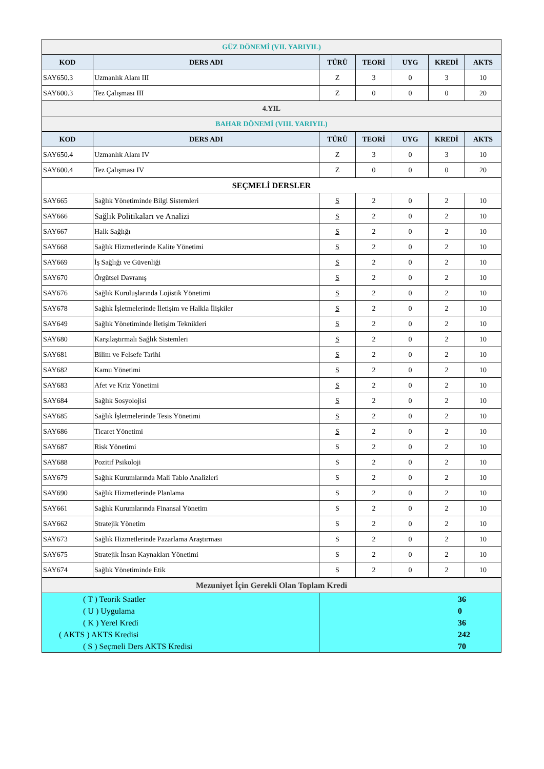| GÜZ DÖNEMİ (VII. YARIYIL) | | | | | | |
| KOD | DERS ADI | TÜRÜ | TEORİ | UYG | KREDİ | AKTS |
| SAY650.3 | Uzmanlık Alanı III | Z | 3 | 0 | 3 | 10 |
| SAY600.3 | Tez Çalışması III | Z | 0 | 0 | 0 | 20 |
| 4.YIL | | | | | | |
| BAHAR DÖNEMİ (VIII. YARIYIL) | | | | | | |
| KOD | DERS ADI | TÜRÜ | TEORİ | UYG | KREDİ | AKTS |
| SAY650.4 | Uzmanlık Alanı IV | Z | 3 | 0 | 3 | 10 |
| SAY600.4 | Tez Çalışması IV | Z | 0 | 0 | 0 | 20 |
| SEÇMELİ DERSLER | | | | | | |
| SAY665 | Sağlık Yönetiminde Bilgi Sistemleri | S | 2 | 0 | 2 | 10 |
| SAY666 | Sağlık Politikaları ve Analizi | S | 2 | 0 | 2 | 10 |
| SAY667 | Halk Sağlığı | S | 2 | 0 | 2 | 10 |
| SAY668 | Sağlık Hizmetlerinde Kalite Yönetimi | S | 2 | 0 | 2 | 10 |
| SAY669 | İş Sağlığı ve Güvenliği | S | 2 | 0 | 2 | 10 |
| SAY670 | Örgütsel Davranış | S | 2 | 0 | 2 | 10 |
| SAY676 | Sağlık Kuruluşlarında Lojistik Yönetimi | S | 2 | 0 | 2 | 10 |
| SAY678 | Sağlık İşletmelerinde İletişim ve Halkla İlişkiler | S | 2 | 0 | 2 | 10 |
| SAY649 | Sağlık Yönetiminde İletişim Teknikleri | S | 2 | 0 | 2 | 10 |
| SAY680 | Karşılaştırmalı Sağlık Sistemleri | S | 2 | 0 | 2 | 10 |
| SAY681 | Bilim ve Felsefe Tarihi | S | 2 | 0 | 2 | 10 |
| SAY682 | Kamu Yönetimi | S | 2 | 0 | 2 | 10 |
| SAY683 | Afet ve Kriz Yönetimi | S | 2 | 0 | 2 | 10 |
| SAY684 | Sağlık Sosyolojisi | S | 2 | 0 | 2 | 10 |
| SAY685 | Sağlık İşletmelerinde Tesis Yönetimi | S | 2 | 0 | 2 | 10 |
| SAY686 | Ticaret Yönetimi | S | 2 | 0 | 2 | 10 |
| SAY687 | Risk Yönetimi | S | 2 | 0 | 2 | 10 |
| SAY688 | Pozitif Psikoloji | S | 2 | 0 | 2 | 10 |
| SAY679 | Sağlık Kurumlarında Mali Tablo Analizleri | S | 2 | 0 | 2 | 10 |
| SAY690 | Sağlık Hizmetlerinde Planlama | S | 2 | 0 | 2 | 10 |
| SAY661 | Sağlık Kurumlarında Finansal Yönetim | S | 2 | 0 | 2 | 10 |
| SAY662 | Stratejik Yönetim | S | 2 | 0 | 2 | 10 |
| SAY673 | Sağlık Hizmetlerinde Pazarlama Araştırması | S | 2 | 0 | 2 | 10 |
| SAY675 | Stratejik İnsan Kaynakları Yönetimi | S | 2 | 0 | 2 | 10 |
| SAY674 | Sağlık Yönetiminde Etik | S | 2 | 0 | 2 | 10 |
| Mezuniyet İçin Gerekli Olan Toplam Kredi | | | | | | |
| ( T ) Teorik Saatler | | 36 | | | | |
| ( U ) Uygulama | | 0 | | | | |
| ( K ) Yerel Kredi | | 36 | | | | |
| ( AKTS ) AKTS Kredisi | | 242 | | | | |
| ( S ) Seçmeli Ders AKTS Kredisi | | 70 | | | | |